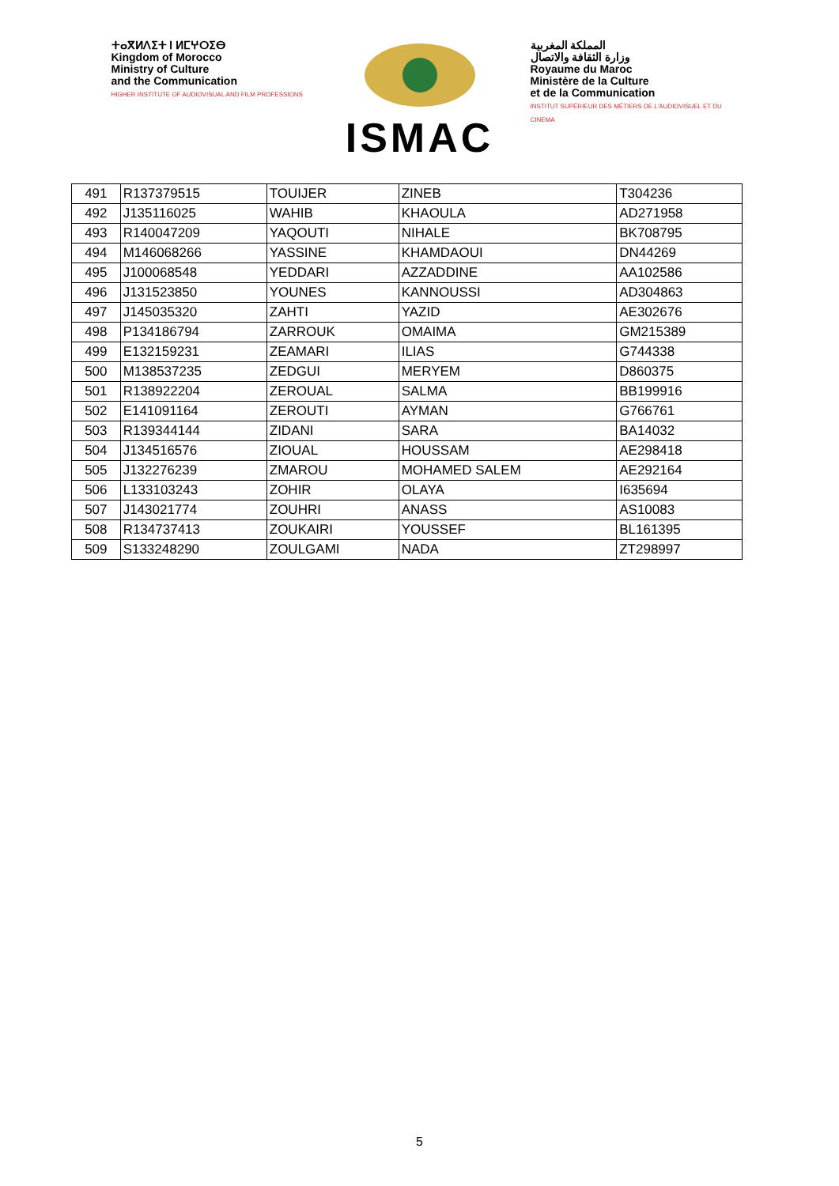ⵜⴰⴳⵍⴷⵉⵜ ⵏ ⵍⵎⵖⵔⵉⴱ
Kingdom of Morocco
Ministry of Culture
and the Communication
HIGHER INSTITUTE OF AUDIOVISUAL AND FILM PROFESSIONS
ISMAC
المملكة المغربية
وزارة الثقافة والاتصال
Royaume du Maroc
Ministère de la Culture
et de la Communication
INSTITUT SUPÉRIEUR DES MÉTIERS DE L'AUDIOVISUEL ET DU CINEMA
| 491 | R137379515 | TOUIJER | ZINEB | T304236 |
| 492 | J135116025 | WAHIB | KHAOULA | AD271958 |
| 493 | R140047209 | YAQOUTI | NIHALE | BK708795 |
| 494 | M146068266 | YASSINE | KHAMDAOUI | DN44269 |
| 495 | J100068548 | YEDDARI | AZZADDINE | AA102586 |
| 496 | J131523850 | YOUNES | KANNOUSSI | AD304863 |
| 497 | J145035320 | ZAHTI | YAZID | AE302676 |
| 498 | P134186794 | ZARROUK | OMAIMA | GM215389 |
| 499 | E132159231 | ZEAMARI | ILIAS | G744338 |
| 500 | M138537235 | ZEDGUI | MERYEM | D860375 |
| 501 | R138922204 | ZEROUAL | SALMA | BB199916 |
| 502 | E141091164 | ZEROUTI | AYMAN | G766761 |
| 503 | R139344144 | ZIDANI | SARA | BA14032 |
| 504 | J134516576 | ZIOUAL | HOUSSAM | AE298418 |
| 505 | J132276239 | ZMAROU | MOHAMED SALEM | AE292164 |
| 506 | L133103243 | ZOHIR | OLAYA | I635694 |
| 507 | J143021774 | ZOUHRI | ANASS | AS10083 |
| 508 | R134737413 | ZOUKAIRI | YOUSSEF | BL161395 |
| 509 | S133248290 | ZOULGAMI | NADA | ZT298997 |
5